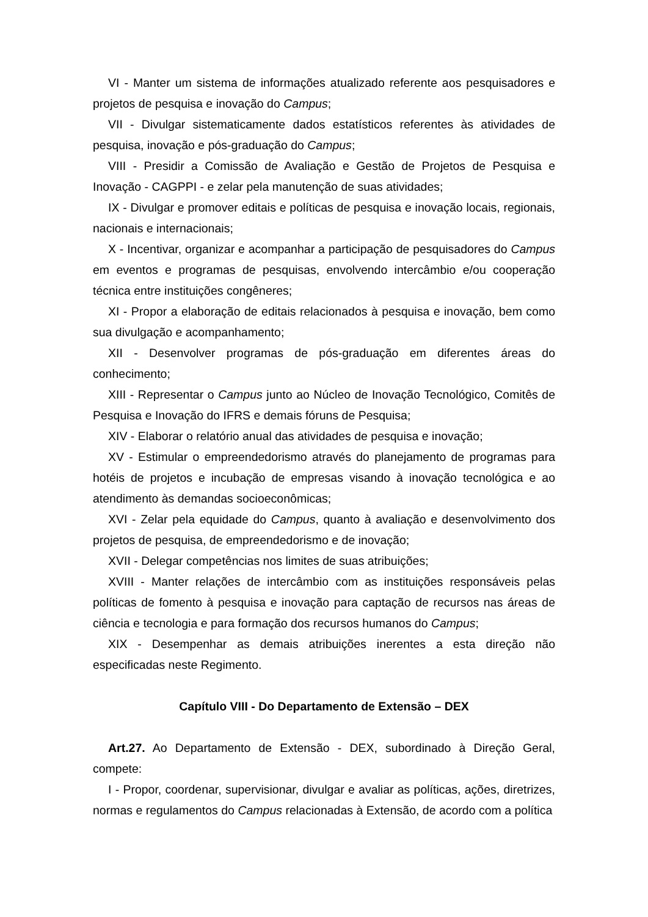VI - Manter um sistema de informações atualizado referente aos pesquisadores e projetos de pesquisa e inovação do Campus;
VII - Divulgar sistematicamente dados estatísticos referentes às atividades de pesquisa, inovação e pós-graduação do Campus;
VIII - Presidir a Comissão de Avaliação e Gestão de Projetos de Pesquisa e Inovação - CAGPPI - e zelar pela manutenção de suas atividades;
IX - Divulgar e promover editais e políticas de pesquisa e inovação locais, regionais, nacionais e internacionais;
X - Incentivar, organizar e acompanhar a participação de pesquisadores do Campus em eventos e programas de pesquisas, envolvendo intercâmbio e/ou cooperação técnica entre instituições congêneres;
XI - Propor a elaboração de editais relacionados à pesquisa e inovação, bem como sua divulgação e acompanhamento;
XII - Desenvolver programas de pós-graduação em diferentes áreas do conhecimento;
XIII - Representar o Campus junto ao Núcleo de Inovação Tecnológico, Comitês de Pesquisa e Inovação do IFRS e demais fóruns de Pesquisa;
XIV - Elaborar o relatório anual das atividades de pesquisa e inovação;
XV - Estimular o empreendedorismo através do planejamento de programas para hotéis de projetos e incubação de empresas visando à inovação tecnológica e ao atendimento às demandas socioeconômicas;
XVI - Zelar pela equidade do Campus, quanto à avaliação e desenvolvimento dos projetos de pesquisa, de empreendedorismo e de inovação;
XVII - Delegar competências nos limites de suas atribuições;
XVIII - Manter relações de intercâmbio com as instituições responsáveis pelas políticas de fomento à pesquisa e inovação para captação de recursos nas áreas de ciência e tecnologia e para formação dos recursos humanos do Campus;
XIX - Desempenhar as demais atribuições inerentes a esta direção não especificadas neste Regimento.
Capítulo VIII - Do Departamento de Extensão – DEX
Art.27. Ao Departamento de Extensão - DEX, subordinado à Direção Geral, compete:
I - Propor, coordenar, supervisionar, divulgar e avaliar as políticas, ações, diretrizes, normas e regulamentos do Campus relacionadas à Extensão, de acordo com a política